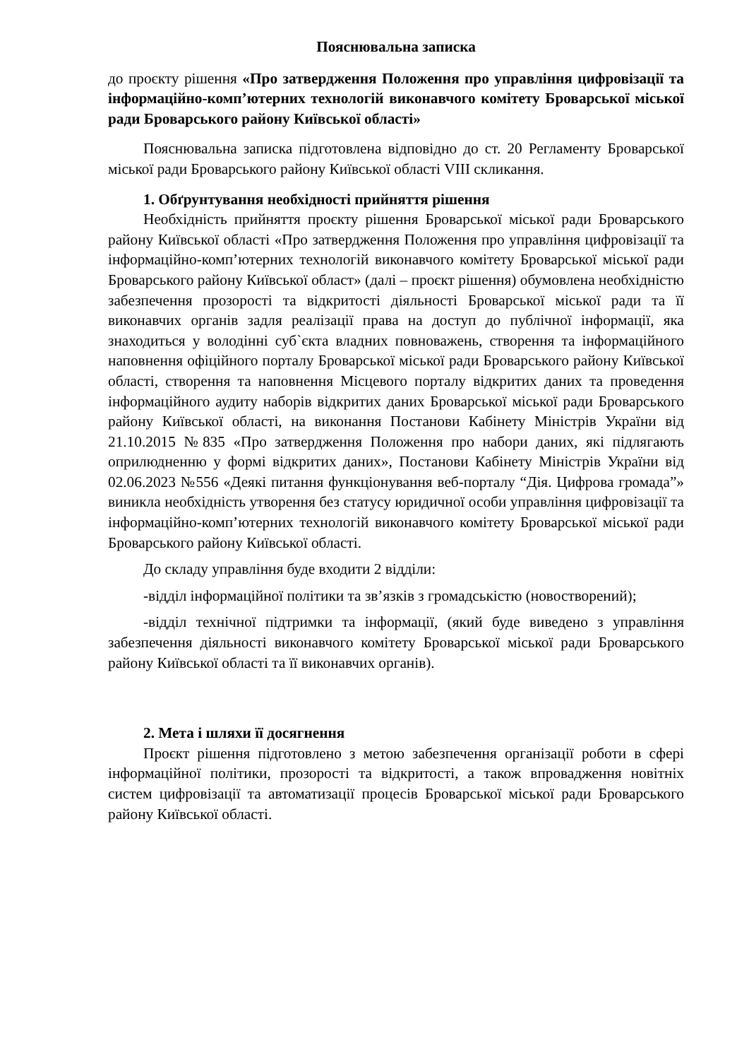Пояснювальна записка
до проєкту рішення «Про затвердження Положення про управління цифровізації та інформаційно-комп’ютерних технологій виконавчого комітету Броварської міської ради Броварського району Київської області»
Пояснювальна записка підготовлена відповідно до ст. 20 Регламенту Броварської міської ради Броварського району Київської області VIII скликання.
1. Обґрунтування необхідності прийняття рішення
Необхідність прийняття проєкту рішення Броварської міської ради Броварського району Київської області «Про затвердження Положення про управління цифровізації та інформаційно-комп’ютерних технологій виконавчого комітету Броварської міської ради Броварського району Київської област» (далі – проєкт рішення) обумовлена необхідністю забезпечення прозорості та відкритості діяльності Броварської міської ради та її виконавчих органів задля реалізації права на доступ до публічної інформації, яка знаходиться у володінні суб`єкта владних повноважень, створення та інформаційного наповнення офіційного порталу Броварської міської ради Броварського району Київської області, створення та наповнення Місцевого порталу відкритих даних та проведення інформаційного аудиту наборів відкритих даних Броварської міської ради Броварського району Київської області, на виконання Постанови Кабінету Міністрів України від 21.10.2015 №835 «Про затвердження Положення про набори даних, які підлягають оприлюдненню у формі відкритих даних», Постанови Кабінету Міністрів України від 02.06.2023 №556 «Деякі питання функціонування веб-порталу “Дія. Цифрова громада”» виникла необхідність утворення без статусу юридичної особи управління цифровізації та інформаційно-комп’ютерних технологій виконавчого комітету Броварської міської ради Броварського району Київської області.
До складу управління буде входити 2 відділи:
-відділ інформаційної політики та зв’язків з громадськістю (новостворений);
-відділ технічної підтримки та інформації, (який буде виведено з управління забезпечення діяльності виконавчого комітету Броварської міської ради Броварського району Київської області та її виконавчих органів).
2. Мета і шляхи її досягнення
Проєкт рішення підготовлено з метою забезпечення організації роботи в сфері інформаційної політики, прозорості та відкритості, а також впровадження новітніх систем цифровізації та автоматизації процесів Броварської міської ради Броварського району Київської області.